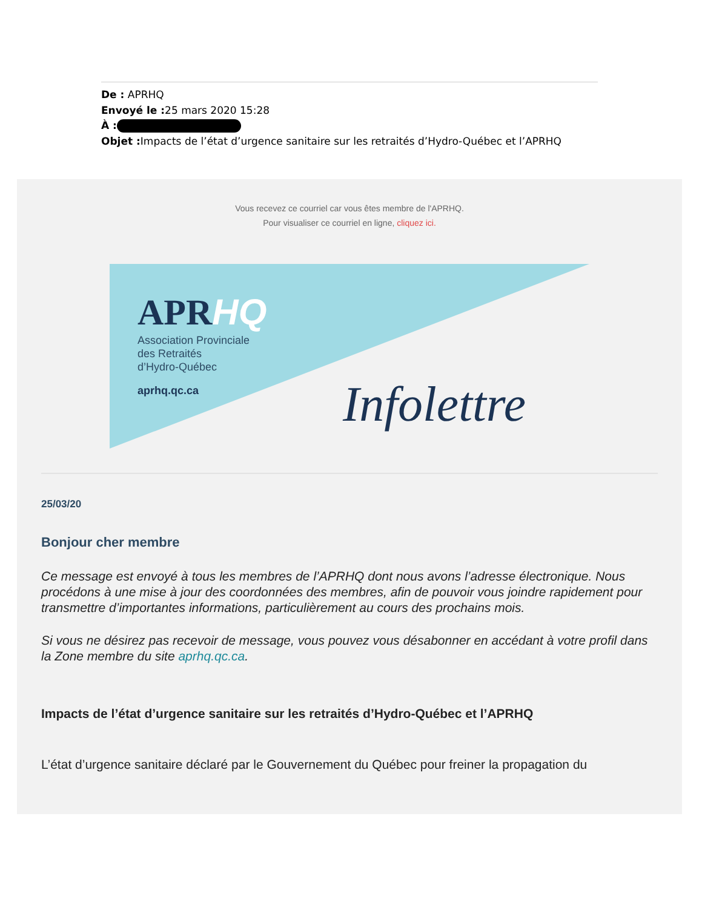De : APRHQ
Envoyé le : 25 mars 2020 15:28
À :
Objet : Impacts de l’état d’urgence sanitaire sur les retraités d’Hydro-Québec et l’APRHQ
Vous recevez ce courriel car vous êtes membre de l'APRHQ.
Pour visualiser ce courriel en ligne, cliquez ici.
APRHQ
Association Provinciale
des Retraités
d’Hydro-Québec
aprhq.qc.ca
Infolettre
25/03/20
Bonjour cher membre
Ce message est envoyé à tous les membres de l’APRHQ dont nous avons l’adresse électronique. Nous procédons à une mise à jour des coordonnées des membres, afin de pouvoir vous joindre rapidement pour transmettre d’importantes informations, particulièrement au cours des prochains mois.
Si vous ne désirez pas recevoir de message, vous pouvez vous désabonner en accédant à votre profil dans la Zone membre du site aprhq.qc.ca.
Impacts de l’état d’urgence sanitaire sur les retraités d’Hydro-Québec et l’APRHQ
L’état d’urgence sanitaire déclaré par le Gouvernement du Québec pour freiner la propagation du